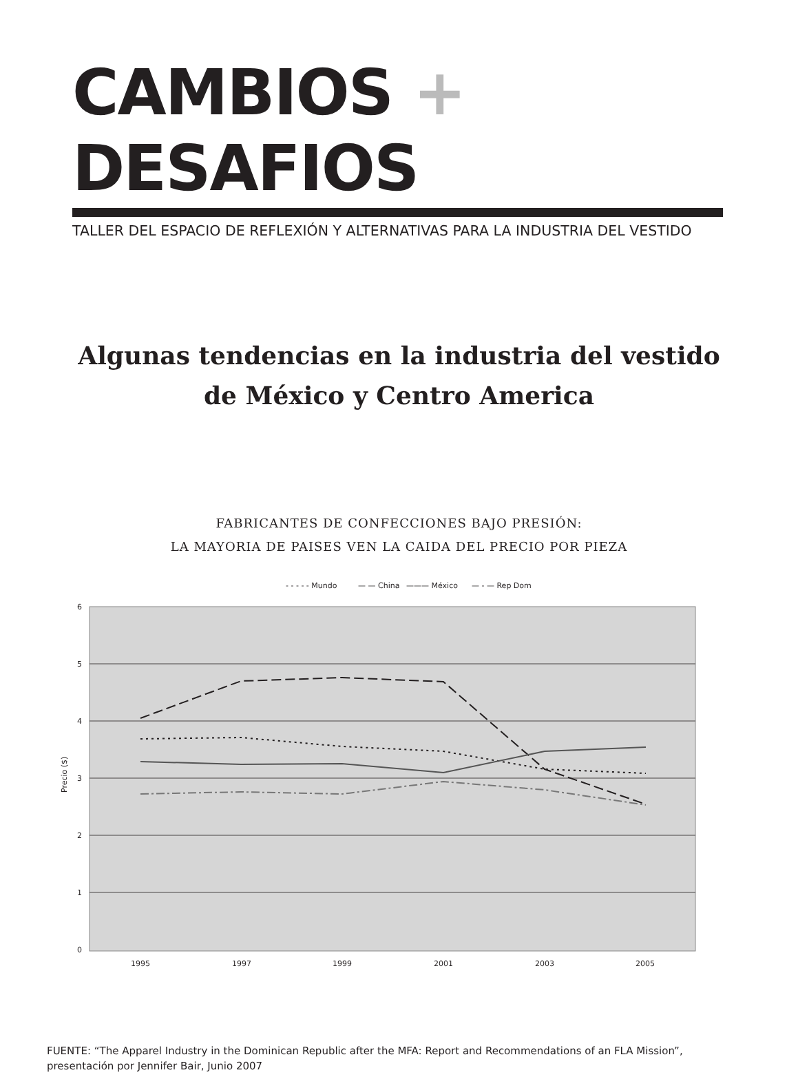CAMBIOS + DESAFIOS
TALLER DEL ESPACIO DE REFLEXIÓN Y ALTERNATIVAS PARA LA INDUSTRIA DEL VESTIDO
Algunas tendencias en la industria del vestido
de México y Centro America
FABRICANTES DE CONFECCIONES BAJO PRESIÓN:
LA MAYORIA DE PAISES VEN LA CAIDA DEL PRECIO POR PIEZA
- - - - - Mundo
— — China
——— México
— - — Rep Dom
6
5
4
3
2
1
0
Precio ($)
1995
1997
1999
2001
2003
2005
FUENTE: “The Apparel Industry in the Dominican Republic after the MFA: Report and Recommendations of an FLA Mission”,
presentación por Jennifer Bair, Junio 2007